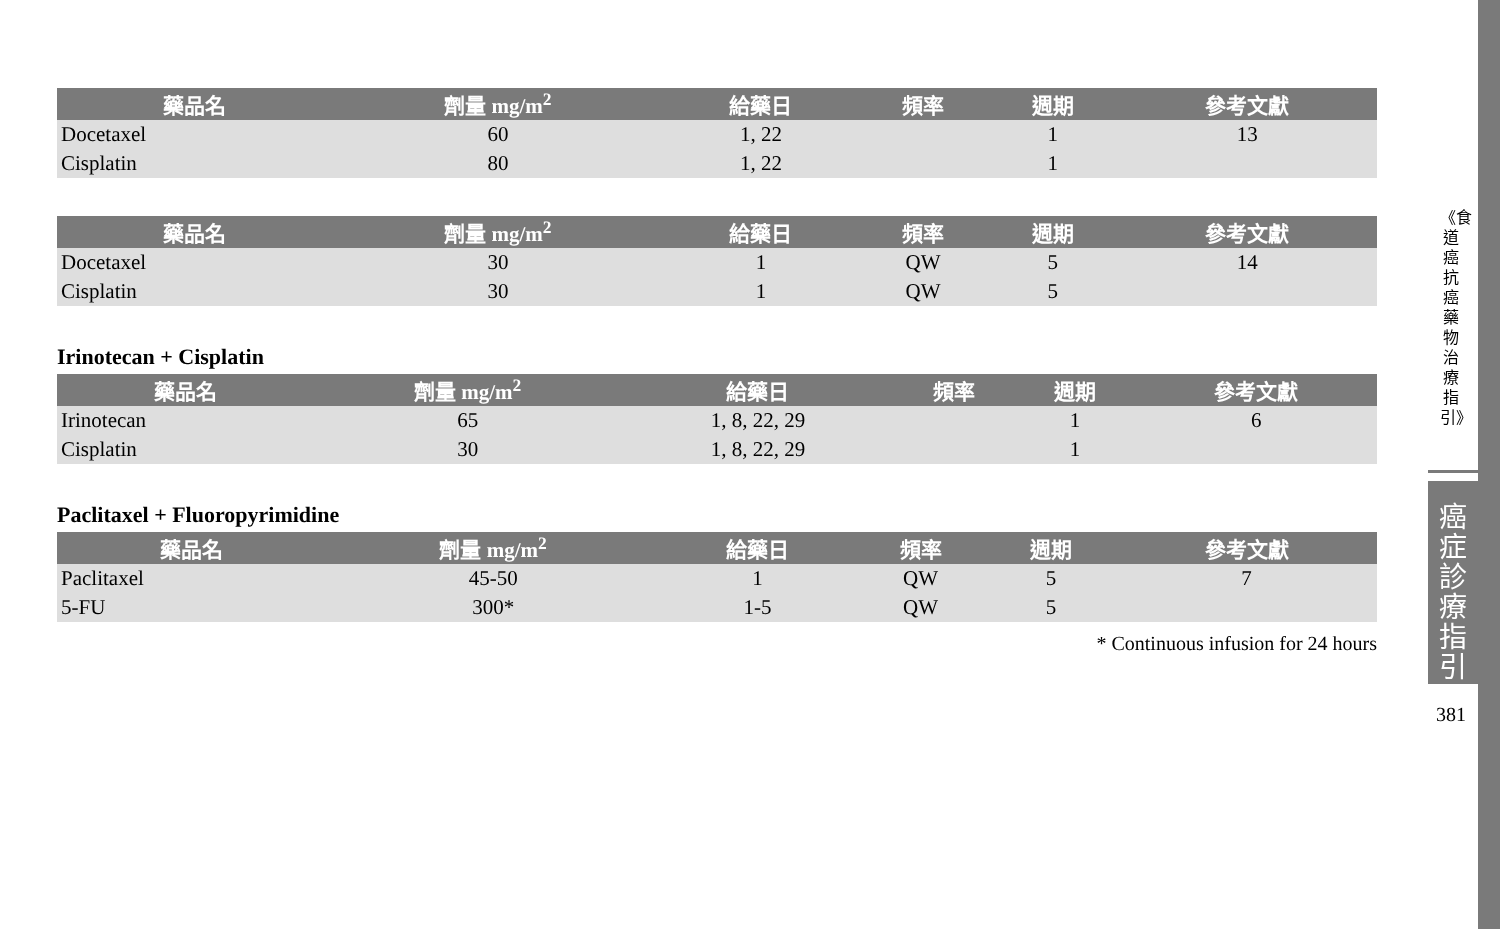| 藥品名 | 劑量 mg/m<sup>2</sup> | 給藥日 | 頻率 | 週期 | 參考文獻 |
| --- | --- | --- | --- | --- | --- |
| Docetaxel | 60 | 1, 22 | | 1 | 13 |
| Cisplatin | 80 | 1, 22 | | 1 | |
| 藥品名 | 劑量 mg/m<sup>2</sup> | 給藥日 | 頻率 | 週期 | 參考文獻 |
| --- | --- | --- | --- | --- | --- |
| Docetaxel | 30 | 1 | QW | 5 | 14 |
| Cisplatin | 30 | 1 | QW | 5 | |
Irinotecan + Cisplatin
| 藥品名 | 劑量 mg/m<sup>2</sup> | 給藥日 | 頻率 | 週期 | 參考文獻 |
| --- | --- | --- | --- | --- | --- |
| Irinotecan | 65 | 1, 8, 22, 29 | | 1 | 6 |
| Cisplatin | 30 | 1, 8, 22, 29 | | 1 | |
Paclitaxel + Fluoropyrimidine
| 藥品名 | 劑量 mg/m<sup>2</sup> | 給藥日 | 頻率 | 週期 | 參考文獻 |
| --- | --- | --- | --- | --- | --- |
| Paclitaxel | 45-50 | 1 | QW | 5 | 7 |
| 5-FU | 300* | 1-5 | QW | 5 | |
* Continuous infusion for 24 hours
《食道癌抗癌藥物治療指引》
癌症診療指引
381